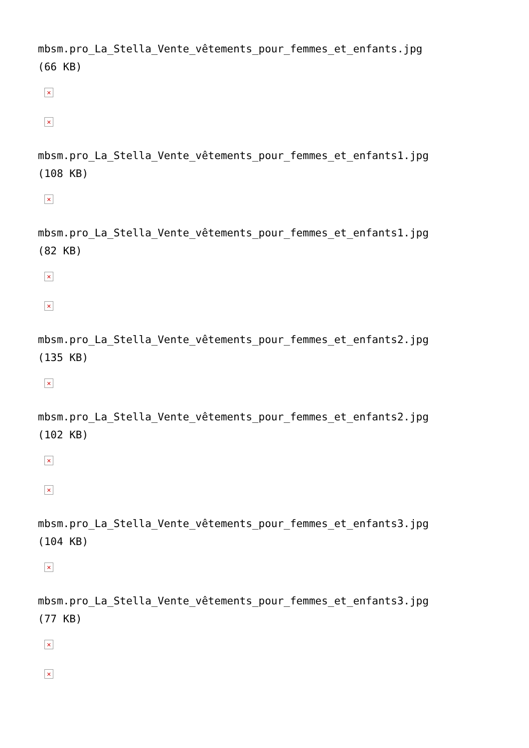mbsm.pro_La_Stella_Vente_vêtements_pour_femmes_et_enfants.jpg
(66 KB)
✕
✕
mbsm.pro_La_Stella_Vente_vêtements_pour_femmes_et_enfants1.jpg
(108 KB)
✕
mbsm.pro_La_Stella_Vente_vêtements_pour_femmes_et_enfants1.jpg
(82 KB)
✕
✕
mbsm.pro_La_Stella_Vente_vêtements_pour_femmes_et_enfants2.jpg
(135 KB)
✕
mbsm.pro_La_Stella_Vente_vêtements_pour_femmes_et_enfants2.jpg
(102 KB)
✕
✕
mbsm.pro_La_Stella_Vente_vêtements_pour_femmes_et_enfants3.jpg
(104 KB)
✕
mbsm.pro_La_Stella_Vente_vêtements_pour_femmes_et_enfants3.jpg
(77 KB)
✕
✕